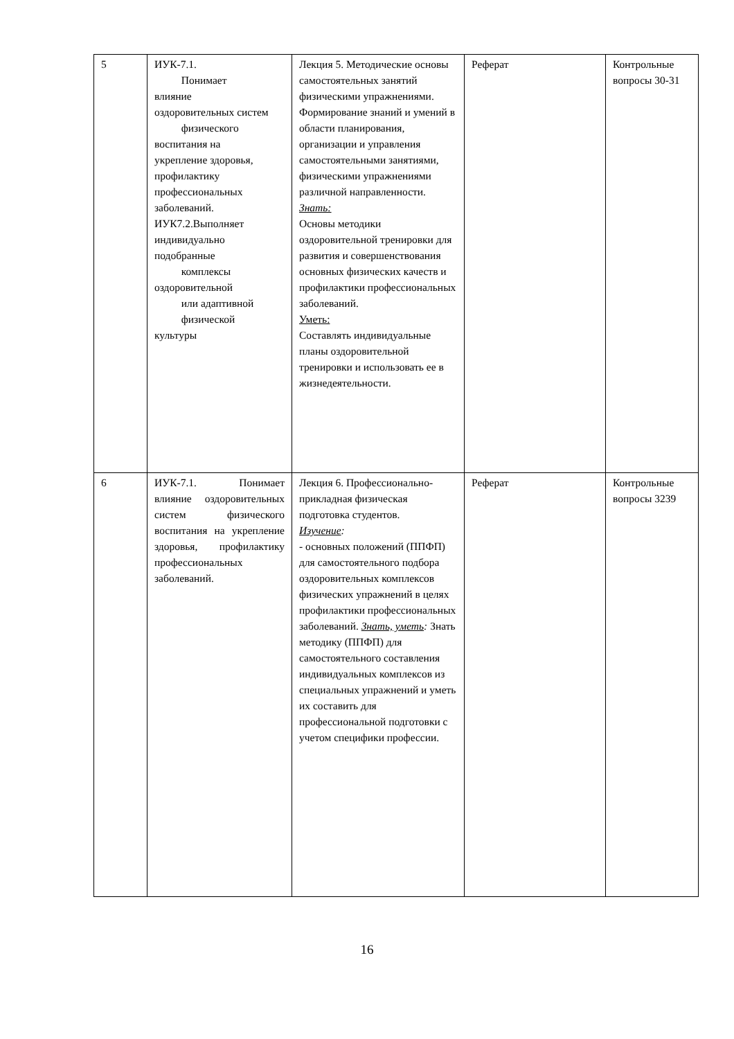| 5 | ИУК-7.1. Понимает влияние оздоровительных систем физического воспитания на укрепление здоровья, профилактику профессиональных заболеваний. ИУК7.2.Выполняет индивидуально подобранные комплексы оздоровительной или адаптивной физической культуры | Лекция 5. Методические основы самостоятельных занятий физическими упражнениями. Формирование знаний и умений в области планирования, организации и управления самостоятельными занятиями, физическими упражнениями различной направленности. Знать: Основы методики оздоровительной тренировки для развития и совершенствования основных физических качеств и профилактики профессиональных заболеваний. Уметь: Составлять индивидуальные планы оздоровительной тренировки и использовать ее в жизнедеятельности. | Реферат | Контрольные вопросы 30-31 |
| 6 | ИУК-7.1. Понимает влияние оздоровительных систем физического воспитания на укрепление здоровья, профилактику профессиональных заболеваний. | Лекция 6. Профессионально-прикладная физическая подготовка студентов. Изучение : - основных положений (ППФП) для самостоятельного подбора оздоровительных комплексов физических упражнений в целях профилактики профессиональных заболеваний. Знать, уметь : Знать методику (ППФП) для самостоятельного составления индивидуальных комплексов из специальных упражнений и уметь их составить для профессиональной подготовки с учетом специфики профессии. | Реферат | Контрольные вопросы 3239 |
16